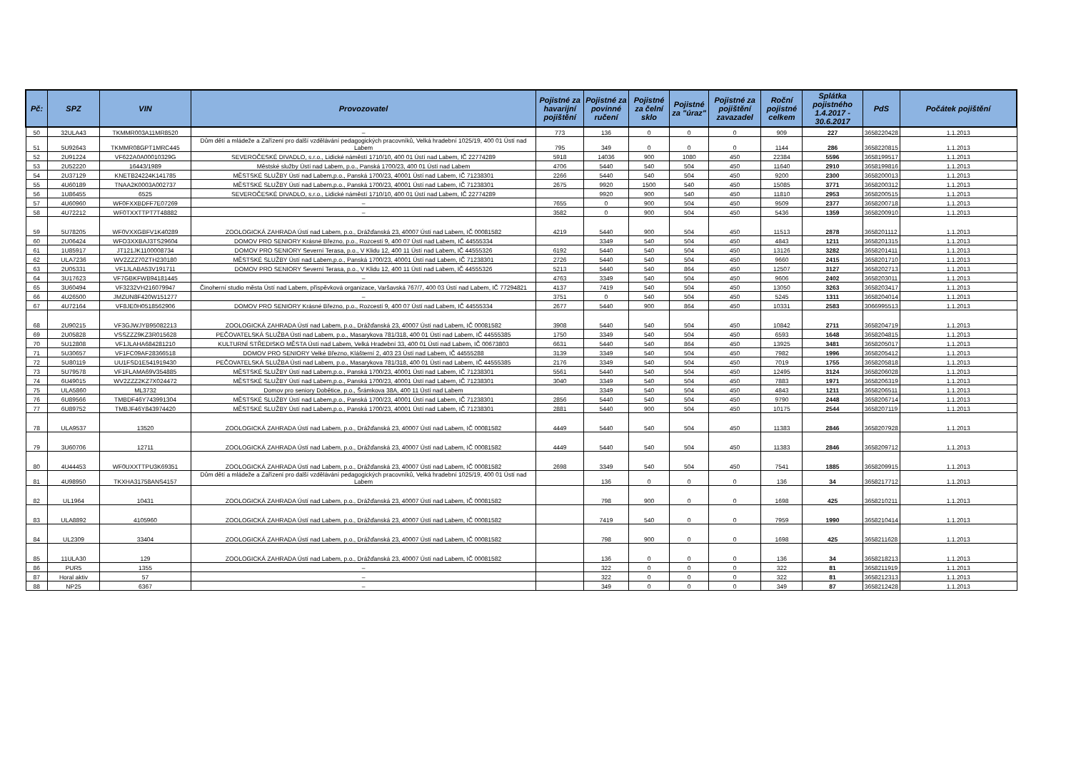| Pč: | SPZ | VIN | Provozovatel | Pojistné za havarijní pojištění | Pojistné za povinné ručení | Pojistné za čelní sklo | Pojistné za "úraz" | Pojistné za pojištění zavazadel | Roční pojistné celkem | Splátka pojistného 1.4.2017 - 30.6.2017 | PdS | Počátek pojištění |
| --- | --- | --- | --- | --- | --- | --- | --- | --- | --- | --- | --- | --- |
| 50 | 32ULA43 | TKMMR003A11MR8520 | – | 773 | 136 | 0 | 0 | 0 | 909 | 227 | 3658220428 | 1.1.2013 |
| 51 | 5U92643 | TKMMR08GPT1MRC445 | Dům dětí a mládeže a Zařízení pro další vzdělávání pedagogických pracovníků, Velká hradební 1025/19, 400 01 Ústí nad Labem | 795 | 349 | 0 | 0 | 0 | 1144 | 286 | 3658220815 | 1.1.2013 |
| 52 | 2U91224 | VF622A0A00010329G | SEVEROČESKÉ DIVADLO, s.r.o., Lidické náměstí 1710/10, 400 01 Ústí nad Labem, IČ 22774289 | 5918 | 14036 | 900 | 1080 | 450 | 22384 | 5596 | 3658199517 | 1.1.2013 |
| 53 | 2U52220 | 16443/1989 | Městské služby Ústí nad Labem, p.o., Panská 1700/23, 400 01 Ústí nad Labem | 4706 | 5440 | 540 | 504 | 450 | 11640 | 2910 | 3658199816 | 1.1.2013 |
| 54 | 2U37129 | KNETB24224K141785 | MĚSTSKÉ SLUŽBY Ústí nad Labem,p.o., Panská 1700/23, 40001 Ústí nad Labem, IČ 71238301 | 2266 | 5440 | 540 | 504 | 450 | 9200 | 2300 | 3658200013 | 1.1.2013 |
| 55 | 4U60189 | TNAA2K0003A002737 | MĚSTSKÉ SLUŽBY Ústí nad Labem,p.o., Panská 1700/23, 40001 Ústí nad Labem, IČ 71238301 | 2675 | 9920 | 1500 | 540 | 450 | 15085 | 3771 | 3658200312 | 1.1.2013 |
| 56 | 1U86455 | 6525 | SEVEROČESKÉ DIVADLO, s.r.o., Lidické náměstí 1710/10, 400 01 Ústí nad Labem, IČ 22774289 | | 9920 | 900 | 540 | 450 | 11810 | 2953 | 3658200515 | 1.1.2013 |
| 57 | 4U60960 | WF0FXXBDFF7E07269 | – | 7655 | 0 | 900 | 504 | 450 | 9509 | 2377 | 3658200718 | 1.1.2013 |
| 58 | 4U72212 | WF0TXXTTPT7T48882 | – | 3582 | 0 | 900 | 504 | 450 | 5436 | 1359 | 3658200910 | 1.1.2013 |
| 59 | 5U78205 | WF0VXXGBFV1K40289 | ZOOLOGICKÁ ZAHRADA Ústí nad Labem, p.o., Drážďanská 23, 40007 Ústí nad Labem, IČ 00081582 | 4219 | 5440 | 900 | 504 | 450 | 11513 | 2878 | 3658201112 | 1.1.2013 |
| 60 | 2U06424 | WFO3XXBAJ3TS29604 | DOMOV PRO SENIORY Krásné Březno, p.o., Rozcestí 9, 400 07 Ústí nad Labem, IČ 44555334 | | 3349 | 540 | 504 | 450 | 4843 | 1211 | 3658201315 | 1.1.2013 |
| 61 | 1U85917 | JT121JK1100008734 | DOMOV PRO SENIORY Severní Terasa, p.o., V Klidu 12, 400 11 Ústí nad Labem, IČ 44555326 | 6192 | 5440 | 540 | 504 | 450 | 13126 | 3282 | 3658201411 | 1.1.2013 |
| 62 | ULA7236 | WV2ZZZ70ZTH230180 | MĚSTSKÉ SLUŽBY Ústí nad Labem,p.o., Panská 1700/23, 40001 Ústí nad Labem, IČ 71238301 | 2726 | 5440 | 540 | 504 | 450 | 9660 | 2415 | 3658201710 | 1.1.2013 |
| 63 | 2U05331 | VF1JLABA53V191711 | DOMOV PRO SENIORY Severní Terasa, p.o., V Klidu 12, 400 11 Ústí nad Labem, IČ 44555326 | 5213 | 5440 | 540 | 864 | 450 | 12507 | 3127 | 3658202713 | 1.1.2013 |
| 64 | 3U17623 | VF7GBKFWB94181445 | – | 4763 | 3349 | 540 | 504 | 450 | 9606 | 2402 | 3658203011 | 1.1.2013 |
| 65 | 3U60494 | VF3232VH216079947 | Činoherní studio města Ústí nad Labem, příspěvková organizace, Varšavská 767/7, 400 03 Ústí nad Labem, IČ 77294821 | 4137 | 7419 | 540 | 504 | 450 | 13050 | 3263 | 3658203417 | 1.1.2013 |
| 66 | 4U26500 | JMZUN8F420W151277 | – | 3751 | 0 | 540 | 504 | 450 | 5245 | 1311 | 3658204014 | 1.1.2013 |
| 67 | 4U72164 | VF8JE0H0518562906 | DOMOV PRO SENIORY Krásné Březno, p.o., Rozcestí 9, 400 07 Ústí nad Labem, IČ 44555334 | 2677 | 5440 | 900 | 864 | 450 | 10331 | 2583 | 3066995513 | 1.1.2013 |
| 68 | 2U90215 | VF3GJWJYB95082213 | ZOOLOGICKÁ ZAHRADA Ústí nad Labem, p.o., Drážďanská 23, 40007 Ústí nad Labem, IČ 00081582 | 3908 | 5440 | 540 | 504 | 450 | 10842 | 2711 | 3658204719 | 1.1.2013 |
| 69 | 2U05828 | VSSZZZ9KZ3R015628 | PEČOVATELSKÁ SLUŽBA Ústí nad Labem, p.o., Masarykova 781/318, 400 01 Ústí nad Labem, IČ 44555385 | 1750 | 3349 | 540 | 504 | 450 | 6593 | 1648 | 3658204815 | 1.1.2013 |
| 70 | 5U12808 | VF1JLAHA684281210 | KULTURNÍ STŘEDISKO MĚSTA Ústí nad Labem, Velká Hradební 33, 400 01 Ústí nad Labem, IČ 00673803 | 6631 | 5440 | 540 | 864 | 450 | 13925 | 3481 | 3658205017 | 1.1.2013 |
| 71 | 5U30657 | VF1FC09AF28366518 | DOMOV PRO SENIORY Velké Březno, Klášterní 2, 403 23 Ústí nad Labem, IČ 44555288 | 3139 | 3349 | 540 | 504 | 450 | 7982 | 1996 | 3658205412 | 1.1.2013 |
| 72 | 5U80119 | UU1FSD1E541919430 | PEČOVATELSKÁ SLUŽBA Ústí nad Labem, p.o., Masarykova 781/318, 400 01 Ústí nad Labem, IČ 44555385 | 2176 | 3349 | 540 | 504 | 450 | 7019 | 1755 | 3658205818 | 1.1.2013 |
| 73 | 5U79578 | VF1FLAMA69V354885 | MĚSTSKÉ SLUŽBY Ústí nad Labem,p.o., Panská 1700/23, 40001 Ústí nad Labem, IČ 71238301 | 5561 | 5440 | 540 | 504 | 450 | 12495 | 3124 | 3658206028 | 1.1.2013 |
| 74 | 6U49015 | WV2ZZZ2KZ7X024472 | MĚSTSKÉ SLUŽBY Ústí nad Labem,p.o., Panská 1700/23, 40001 Ústí nad Labem, IČ 71238301 | 3040 | 3349 | 540 | 504 | 450 | 7883 | 1971 | 3658206319 | 1.1.2013 |
| 75 | ULA5860 | ML3732 | Domov pro seniory Dobětice, p.o., Šrámkova 38A, 400 11 Ústí nad Labem | | 3349 | 540 | 504 | 450 | 4843 | 1211 | 3658206511 | 1.1.2013 |
| 76 | 6U89566 | TMBDF46Y743991304 | MĚSTSKÉ SLUŽBY Ústí nad Labem,p.o., Panská 1700/23, 40001 Ústí nad Labem, IČ 71238301 | 2856 | 5440 | 540 | 504 | 450 | 9790 | 2448 | 3658206714 | 1.1.2013 |
| 77 | 6U89752 | TMBJF46Y843974420 | MĚSTSKÉ SLUŽBY Ústí nad Labem,p.o., Panská 1700/23, 40001 Ústí nad Labem, IČ 71238301 | 2881 | 5440 | 900 | 504 | 450 | 10175 | 2544 | 3658207119 | 1.1.2013 |
| 78 | ULA9537 | 13520 | ZOOLOGICKÁ ZAHRADA Ústí nad Labem, p.o., Drážďanská 23, 40007 Ústí nad Labem, IČ 00081582 | 4449 | 5440 | 540 | 504 | 450 | 11383 | 2846 | 3658207928 | 1.1.2013 |
| 79 | 3U60706 | 12711 | ZOOLOGICKÁ ZAHRADA Ústí nad Labem, p.o., Drážďanská 23, 40007 Ústí nad Labem, IČ 00081582 | 4449 | 5440 | 540 | 504 | 450 | 11383 | 2846 | 3658209712 | 1.1.2013 |
| 80 | 4U44453 | WF0UXXTTPU3K69351 | ZOOLOGICKÁ ZAHRADA Ústí nad Labem, p.o., Drážďanská 23, 40007 Ústí nad Labem, IČ 00081582 | 2698 | 3349 | 540 | 504 | 450 | 7541 | 1885 | 3658209915 | 1.1.2013 |
| 81 | 4U98950 | TKXHA31758ANS4157 | Dům dětí a mládeže a Zařízení pro další vzdělávání pedagogických pracovníků, Velká hradební 1025/19, 400 01 Ústí nad Labem | | 136 | 0 | 0 | 0 | 136 | 34 | 3658217712 | 1.1.2013 |
| 82 | UL1964 | 10431 | ZOOLOGICKÁ ZAHRADA Ústí nad Labem, p.o., Drážďanská 23, 40007 Ústí nad Labem, IČ 00081582 | | 798 | 900 | 0 | 0 | 1698 | 425 | 3658210211 | 1.1.2013 |
| 83 | ULA8892 | 4105960 | ZOOLOGICKÁ ZAHRADA Ústí nad Labem, p.o., Drážďanská 23, 40007 Ústí nad Labem, IČ 00081582 | | 7419 | 540 | 0 | 0 | 7959 | 1990 | 3658210414 | 1.1.2013 |
| 84 | UL2309 | 33404 | ZOOLOGICKÁ ZAHRADA Ústí nad Labem, p.o., Drážďanská 23, 40007 Ústí nad Labem, IČ 00081582 | | 798 | 900 | 0 | 0 | 1698 | 425 | 3658211628 | 1.1.2013 |
| 85 | 11ULA30 | 129 | ZOOLOGICKÁ ZAHRADA Ústí nad Labem, p.o., Drážďanská 23, 40007 Ústí nad Labem, IČ 00081582 | | 136 | 0 | 0 | 0 | 136 | 34 | 3658218213 | 1.1.2013 |
| 86 | PUR5 | 1355 | – | | 322 | 0 | 0 | 0 | 322 | 81 | 3658211919 | 1.1.2013 |
| 87 | Horal aktiv | 57 | – | | 322 | 0 | 0 | 0 | 322 | 81 | 3658212313 | 1.1.2013 |
| 88 | NP25 | 6367 | – | | 349 | 0 | 0 | 0 | 349 | 87 | 3658212428 | 1.1.2013 |